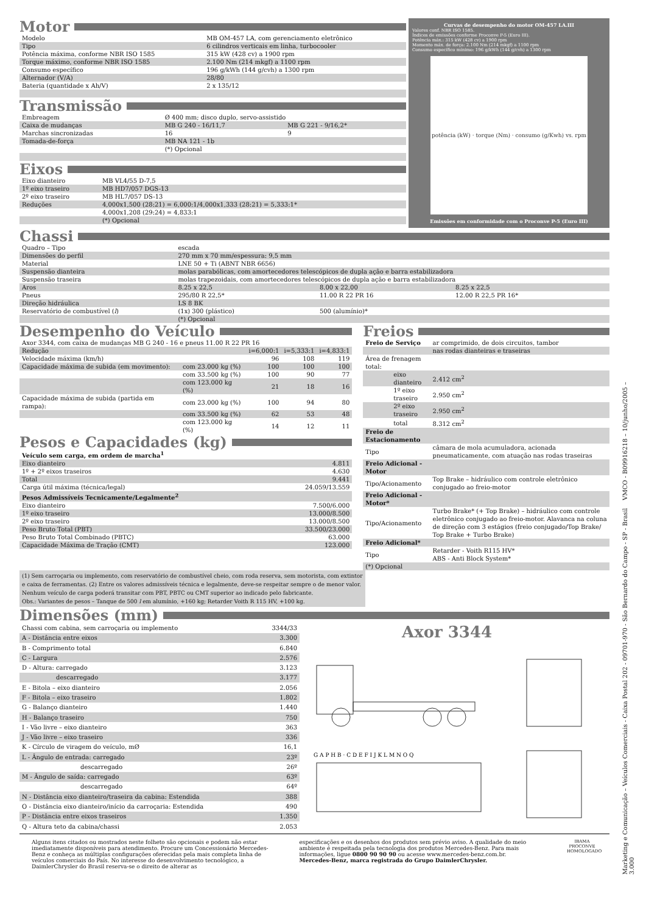Motor
| Modelo | MB OM-457 LA, com gerenciamento eletrônico |
| Tipo | 6 cilindros verticais em linha, turbocooler |
| Potência máxima, conforme NBR ISO 1585 | 315 kW (428 cv) a 1900 rpm |
| Torque máximo, conforme NBR ISO 1585 | 2.100 Nm (214 mkgf) a 1100 rpm |
| Consumo específico | 196 g/kWh (144 g/cvh) a 1300 rpm |
| Alternador (V/A) | 28/80 |
| Bateria (quantidade x Ah/V) | 2 x 135/12 |
Transmissão
| Embreagem | Ø 400 mm; disco duplo, servo-assistido | |
| Caixa de mudanças | MB G 240 - 16/11,7 | MB G 221 - 9/16,2* |
| Marchas sincronizadas | 16 | 9 |
| Tomada-de-força | MB NA 121 - 1b | |
| | (*) Opcional | |
Eixos
| Eixo dianteiro | MB VL4/55 D-7,5 |
| 1º eixo traseiro | MB HD7/057 DGS-13 |
| 2º eixo traseiro | MB HL7/057 DS-13 |
| Reduções | 4,000x1,500 (28:21) = 6,000:1/4,000x1,333 (28:21) = 5,333:1* |
| | 4,000x1,208 (29:24) = 4,833:1 |
| | (*) Opcional |
Curvas de desempenho do motor OM-457 LA.III
Valores conf. NBR ISO 1585.
Índices de emissões conforme Proconve P-5 (Euro III).
Potência máx.: 315 kW (428 cv) a 1900 rpm
Momento máx. de força: 2.100 Nm (214 mkgf) a 1100 rpm
Consumo específico mínimo: 196 g/kWh (144 g/cvh) a 1300 rpm
potência (kW) · torque (Nm) · consumo (g/Kwh) vs. rpm
Emissões em conformidade com o Proconve P-5 (Euro III)
Chassi
| Quadro – Tipo | escada | | |
| Dimensões do perfil | 270 mm x 70 mm/espessura: 9,5 mm | | |
| Material | LNE 50 + Ti (ABNT NBR 6656) | | |
| Suspensão dianteira | molas parabólicas, com amortecedores telescópicos de dupla ação e barra estabilizadora | | |
| Suspensão traseira | molas trapezoidais, com amortecedores telescópicos de dupla ação e barra estabilizadora | | |
| Aros | 8.25 x 22,5 | 8.00 x 22,00 | 8.25 x 22,5 |
| Pneus | 295/80 R 22,5* | 11.00 R 22 PR 16 | 12.00 R 22,5 PR 16* |
| Direção hidráulica | LS 8 BK | | |
| Reservatório de combustível ( l ) | (1x) 300 (plástico) | 500 (alumínio)* | |
| | (*) Opcional | | |
Desempenho do Veículo
| Axor 3344, com caixa de mudanças MB G 240 - 16 e pneus 11.00 R 22 PR 16 | | | | |
| Redução | | i=6,000:1 | i=5,333:1 | i=4,833:1 |
| Velocidade máxima (km/h) | | 96 | 108 | 119 |
| Capacidade máxima de subida (em movimento): | com 23.000 kg (%) | 100 | 100 | 100 |
| | com 33.500 kg (%) | 100 | 90 | 77 |
| | com 123.000 kg (%) | 21 | 18 | 16 |
| Capacidade máxima de subida (partida em rampa): | com 23.000 kg (%) | 100 | 94 | 80 |
| | com 33.500 kg (%) | 62 | 53 | 48 |
| | com 123.000 kg (%) | 14 | 12 | 11 |
Pesos e Capacidades (kg)
| Veículo sem carga, em ordem de marcha<sup>1</sup> | |
| Eixo dianteiro | 4.811 |
| 1º + 2º eixos traseiros | 4.630 |
| Total | 9.441 |
| Carga útil máxima (técnica/legal) | 24.059/13.559 |
| Pesos Admissíveis Tecnicamente/Legalmente<sup>2</sup> | |
| Eixo dianteiro | 7.500/6.000 |
| 1º eixo traseiro | 13.000/8.500 |
| 2º eixo traseiro | 13.000/8.500 |
| Peso Bruto Total (PBT) | 33.500/23.000 |
| Peso Bruto Total Combinado (PBTC) | 63.000 |
| Capacidade Máxima de Tração (CMT) | 123.000 |
Freios
| Freio de Serviço | ar comprimido, de dois circuitos, tambor |
| | nas rodas dianteiras e traseiras |
| Área de frenagem total: | |
| eixo dianteiro | 2.412 cm<sup>2</sup> |
| 1º eixo traseiro | 2.950 cm<sup>2</sup> |
| 2º eixo traseiro | 2.950 cm<sup>2</sup> |
| total | 8.312 cm<sup>2</sup> |
| Freio de Estacionamento | |
| Tipo | câmara de mola acumuladora, acionada pneumaticamente, com atuação nas rodas traseiras |
| Freio Adicional - Motor | |
| Tipo/Acionamento | Top Brake – hidráulico com controle eletrônico conjugado ao freio-motor |
| Freio Adicional - Motor* | |
| Tipo/Acionamento | Turbo Brake* (+ Top Brake) – hidráulico com controle eletrônico conjugado ao freio-motor. Alavanca na coluna de direção com 3 estágios (freio conjugado/Top Brake/ Top Brake + Turbo Brake) |
| Freio Adicional* | |
| Tipo | Retarder - Voith R115 HV* ABS - Anti Block System* |
| (*) Opcional | |
(1) Sem carroçaria ou implemento, com reservatório de combustível cheio, com roda reserva, sem motorista, com extintor e caixa de ferramentas. (2) Entre os valores admissíveis técnica e legalmente, deve-se respeitar sempre o de menor valor. Nenhum veículo de carga poderá transitar com PBT, PBTC ou CMT superior ao indicado pelo fabricante.
Obs.: Variantes de pesos – Tanque de 500 l em alumínio, +160 kg; Retarder Voith R 115 HV, +100 kg.
Dimensões (mm)
| Chassi com cabina, sem carroçaria ou implemento | 3344/33 |
| A - Distância entre eixos | 3.300 |
| B - Comprimento total | 6.840 |
| C - Largura | 2.576 |
| D - Altura: carregado | 3.123 |
| descarregado | 3.177 |
| E - Bitola – eixo dianteiro | 2.056 |
| F - Bitola – eixo traseiro | 1.802 |
| G - Balanço dianteiro | 1.440 |
| H - Balanço traseiro | 750 |
| I - Vão livre – eixo dianteiro | 363 |
| J - Vão livre – eixo traseiro | 336 |
| K - Círculo de viragem do veículo, mØ | 16,1 |
| L - Ângulo de entrada: carregado | 23º |
| descarregado | 26º |
| M - Ângulo de saída: carregado | 63º |
| descarregado | 64º |
| N - Distância eixo dianteiro/traseira da cabina: Estendida | 388 |
| O - Distância eixo dianteiro/início da carroçaria: Estendida | 490 |
| P - Distância entre eixos traseiros | 1.350 |
| Q - Altura teto da cabina/chassi | 2.053 |
Axor 3344
G A P H B · C D E F I J K L M N O Q
Alguns itens citados ou mostrados neste folheto são opcionais e podem não estar imediatamente disponíveis para atendimento. Procure um Concessionário Mercedes-Benz e conheça as múltiplas configurações oferecidas pela mais completa linha de veículos comerciais do País. No interesse do desenvolvimento tecnológico, a DaimlerChrysler do Brasil reserva-se o direito de alterar as
especificações e os desenhos dos produtos sem prévio aviso. A qualidade do meio ambiente é respeitada pela tecnologia dos produtos Mercedes-Benz. Para mais informações, ligue 0800 90 90 90 ou acesse www.mercedes-benz.com.br.
Mercedes-Benz, marca registrada do Grupo DaimlerChrysler.
IBAMA
PROCONVE
HOMOLOGADO
Marketing e Comunicação – Veículos Comerciais - Caixa Postal 202 - 09701-970 - São Bernardo do Campo - SP - Brasil VMCO - B09916218 – 10/junho/2005 – 3.000